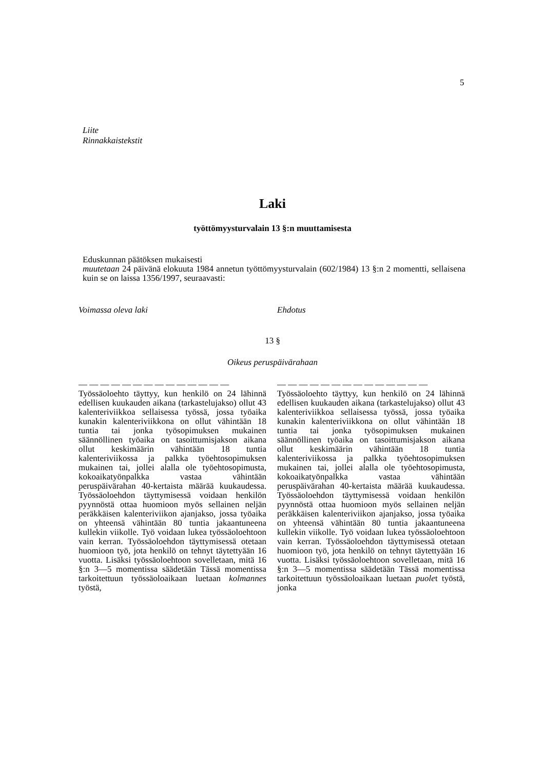5
Liite
Rinnakkaistekstit
Laki
työttömyysturvalain 13 §:n muuttamisesta
Eduskunnan päätöksen mukaisesti
muutetaan 24 päivänä elokuuta 1984 annetun työttömyysturvalain (602/1984) 13 §:n 2 momentti, sellaisena kuin se on laissa 1356/1997, seuraavasti:
Voimassa oleva laki Ehdotus
13 §
Oikeus peruspäivärahaan
— — — — — — — — — — — — — —
Työssäoloehto täyttyy, kun henkilö on 24 lähinnä edellisen kuukauden aikana (tarkastelujakso) ollut 43 kalenteriviikkoa sellaisessa työssä, jossa työaika kunakin kalenteriviikkona on ollut vähintään 18 tuntia tai jonka työsopimuksen mukainen säännöllinen työaika on tasoittumisjakson aikana ollut keskimäärin vähintään 18 tuntia kalenteriviikossa ja palkka työehtosopimuksen mukainen tai, jollei alalla ole työehtosopimusta, kokoaikatyönpalkka vastaa vähintään peruspäivärahan 40-kertaista määrää kuukaudessa. Työssäoloehdon täyttymisessä voidaan henkilön pyynnöstä ottaa huomioon myös sellainen neljän peräkkäisen kalenteriviikon ajanjakso, jossa työaika on yhteensä vähintään 80 tuntia jakaantuneena kullekin viikolle. Työ voidaan lukea työssäoloehtoon vain kerran. Työssäoloehdon täyttymisessä otetaan huomioon työ, jota henkilö on tehnyt täytettyään 16 vuotta. Lisäksi työssäoloehtoon sovelletaan, mitä 16 §:n 3—5 momentissa säädetään Tässä momentissa tarkoitettuun työssäoloaikaan luetaan kolmannes työstä,
— — — — — — — — — — — — — —
Työssäoloehto täyttyy, kun henkilö on 24 lähinnä edellisen kuukauden aikana (tarkastelujakso) ollut 43 kalenteriviikkoa sellaisessa työssä, jossa työaika kunakin kalenteriviikkona on ollut vähintään 18 tuntia tai jonka työsopimuksen mukainen säännöllinen työaika on tasoittumisjakson aikana ollut keskimäärin vähintään 18 tuntia kalenteriviikossa ja palkka työehtosopimuksen mukainen tai, jollei alalla ole työehtosopimusta, kokoaikatyönpalkka vastaa vähintään peruspäivärahan 40-kertaista määrää kuukaudessa. Työssäoloehdon täyttymisessä voidaan henkilön pyynnöstä ottaa huomioon myös sellainen neljän peräkkäisen kalenteriviikon ajanjakso, jossa työaika on yhteensä vähintään 80 tuntia jakaantuneena kullekin viikolle. Työ voidaan lukea työssäoloehtoon vain kerran. Työssäoloehdon täyttymisessä otetaan huomioon työ, jota henkilö on tehnyt täytettyään 16 vuotta. Lisäksi työssäoloehtoon sovelletaan, mitä 16 §:n 3—5 momentissa säädetään Tässä momentissa tarkoitettuun työssäoloaikaan luetaan puolet työstä, jonka